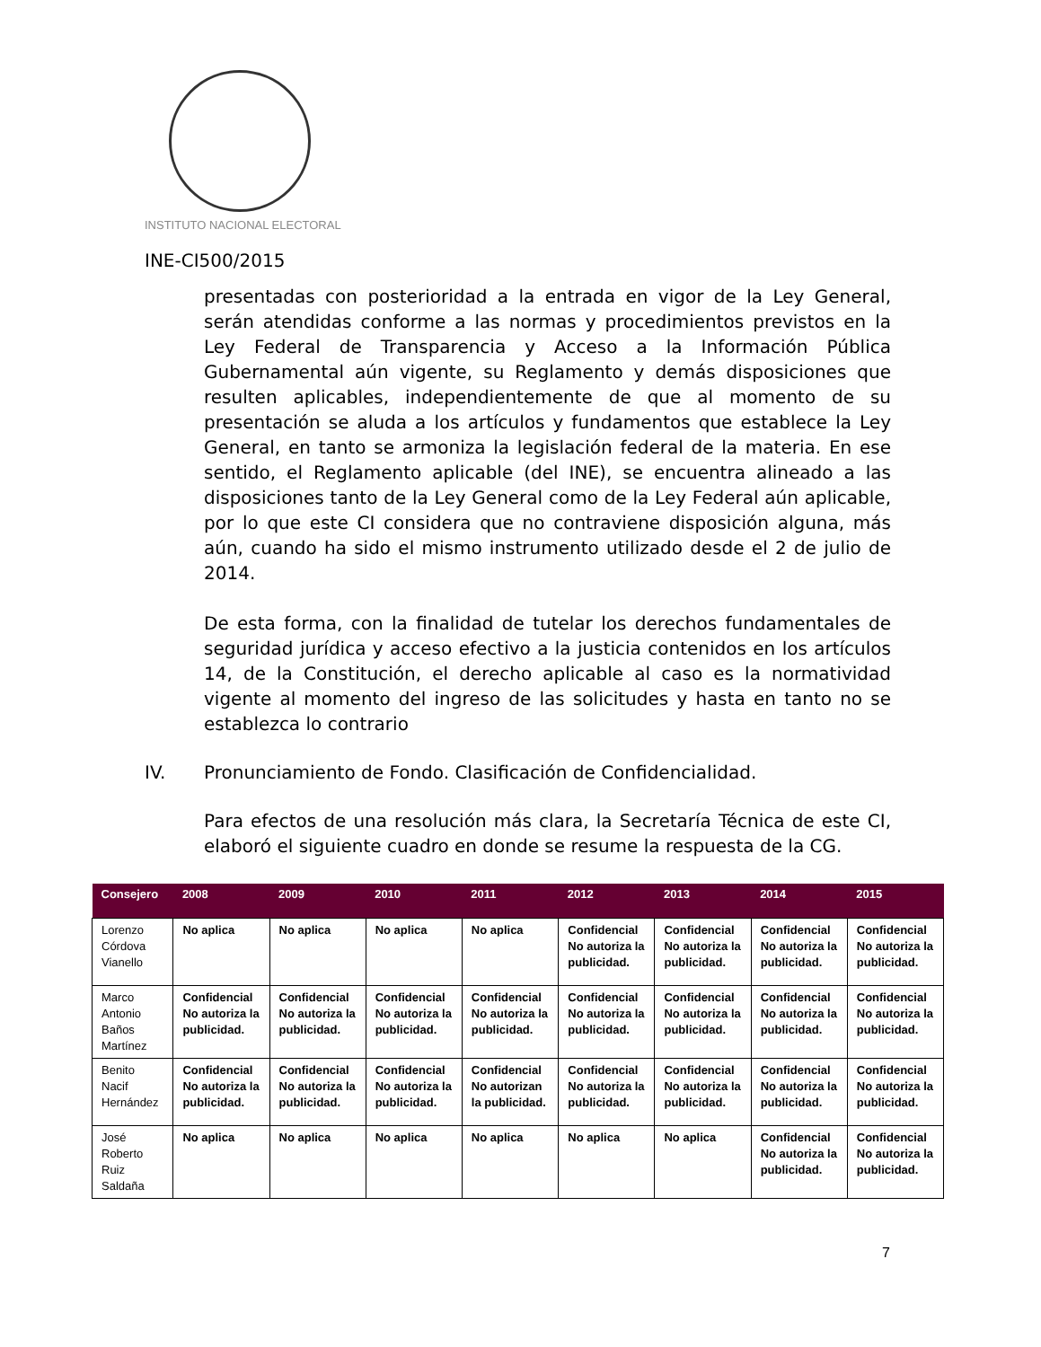INSTITUTO NACIONAL ELECTORAL
INE-CI500/2015
presentadas con posterioridad a la entrada en vigor de la Ley General, serán atendidas conforme a las normas y procedimientos previstos en la Ley Federal de Transparencia y Acceso a la Información Pública Gubernamental aún vigente, su Reglamento y demás disposiciones que resulten aplicables, independientemente de que al momento de su presentación se aluda a los artículos y fundamentos que establece la Ley General, en tanto se armoniza la legislación federal de la materia. En ese sentido, el Reglamento aplicable (del INE), se encuentra alineado a las disposiciones tanto de la Ley General como de la Ley Federal aún aplicable, por lo que este CI considera que no contraviene disposición alguna, más aún, cuando ha sido el mismo instrumento utilizado desde el 2 de julio de 2014.
De esta forma, con la finalidad de tutelar los derechos fundamentales de seguridad jurídica y acceso efectivo a la justicia contenidos en los artículos 14, de la Constitución, el derecho aplicable al caso es la normatividad vigente al momento del ingreso de las solicitudes y hasta en tanto no se establezca lo contrario
IV. Pronunciamiento de Fondo. Clasificación de Confidencialidad.
Para efectos de una resolución más clara, la Secretaría Técnica de este CI, elaboró el siguiente cuadro en donde se resume la respuesta de la CG.
| Consejero | 2008 | 2009 | 2010 | 2011 | 2012 | 2013 | 2014 | 2015 |
| --- | --- | --- | --- | --- | --- | --- | --- | --- |
| Lorenzo Córdova Vianello | No aplica | No aplica | No aplica | No aplica | Confidencial No autoriza la publicidad. | Confidencial No autoriza la publicidad. | Confidencial No autoriza la publicidad. | Confidencial No autoriza la publicidad. |
| Marco Antonio Baños Martínez | Confidencial No autoriza la publicidad. | Confidencial No autoriza la publicidad. | Confidencial No autoriza la publicidad. | Confidencial No autoriza la publicidad. | Confidencial No autoriza la publicidad. | Confidencial No autoriza la publicidad. | Confidencial No autoriza la publicidad. | Confidencial No autoriza la publicidad. |
| Benito Nacif Hernández | Confidencial No autoriza la publicidad. | Confidencial No autoriza la publicidad. | Confidencial No autoriza la publicidad. | Confidencial No autorizan la publicidad. | Confidencial No autoriza la publicidad. | Confidencial No autoriza la publicidad. | Confidencial No autoriza la publicidad. | Confidencial No autoriza la publicidad. |
| José Roberto Ruiz Saldaña | No aplica | No aplica | No aplica | No aplica | No aplica | No aplica | Confidencial No autoriza la publicidad. | Confidencial No autoriza la publicidad. |
7